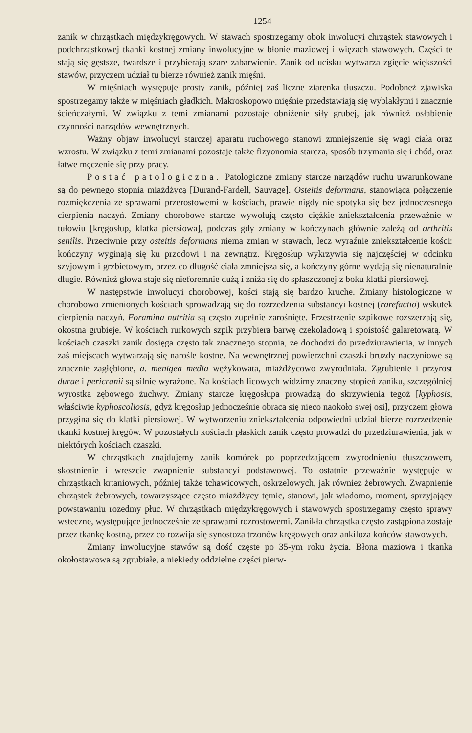— 1254 —
zanik w chrząstkach międzykręgowych. W stawach spostrzegamy obok inwolucyi chrząstek stawowych i podchrząstkowej tkanki kostnej zmiany inwolucyjne w błonie maziowej i więzach stawowych. Części te stają się gęstsze, twardsze i przybierają szare zabarwienie. Zanik od ucisku wytwarza zgięcie większości stawów, przyczem udział tu bierze również zanik mięśni.
W mięśniach występuje prosty zanik, później zaś liczne ziarenka tłuszczu. Podobneż zjawiska spostrzegamy także w mięśniach gładkich. Makroskopowo mięśnie przedstawiają się wyblakłymi i znacznie ścieńczałymi. W związku z temi zmianami pozostaje obniżenie siły grubej, jak również osłabienie czynności narządów wewnętrznych.
Ważny objaw inwolucyi starczej aparatu ruchowego stanowi zmniejszenie się wagi ciała oraz wzrostu. W związku z temi zmianami pozostaje także fizyonomia starcza, sposób trzymania się i chód, oraz łatwe męczenie się przy pracy.
Postać patologiczna. Patologiczne zmiany starcze narządów ruchu uwarunkowane są do pewnego stopnia miażdżycą [Durand-Fardell, Sauvage]. Osteitis deformans, stanowiąca połączenie rozmiękczenia ze sprawami przerostowemi w kościach, prawie nigdy nie spotyka się bez jednoczesnego cierpienia naczyń. Zmiany chorobowe starcze wywołują często ciężkie zniekształcenia przeważnie w tułowiu [kręgosłup, klatka piersiowa], podczas gdy zmiany w kończynach głównie zależą od arthritis senilis. Przeciwnie przy osteitis deformans niema zmian w stawach, lecz wyraźnie zniekształcenie kości: kończyny wyginają się ku przodowi i na zewnątrz. Kręgosłup wykrzywia się najczęściej w odcinku szyjowym i grzbietowym, przez co długość ciała zmniejsza się, a kończyny górne wydają się nienaturalnie długie. Również głowa staje się nieforemnie dużą i zniża się do spłaszczonej z boku klatki piersiowej.
W następstwie inwolucyi chorobowej, kości stają się bardzo kruche. Zmiany histologiczne w chorobowo zmienionych kościach sprowadzają się do rozrzedzenia substancyi kostnej (rarefactio) wskutek cierpienia naczyń. Foramina nutritia są często zupełnie zarośnięte. Przestrzenie szpikowe rozszerzają się, okostna grubieje. W kościach rurkowych szpik przybiera barwę czekoladową i spoistość galaretowatą. W kościach czaszki zanik dosięga często tak znacznego stopnia, że dochodzi do przedziurawienia, w innych zaś miejscach wytwarzają się narośle kostne. Na wewnętrznej powierzchni czaszki bruzdy naczyniowe są znacznie zagłębione, a. menigea media wężykowata, miażdżycowo zwyrodniała. Zgrubienie i przyrost durae i pericranii są silnie wyrażone. Na kościach licowych widzimy znaczny stopień zaniku, szczególniej wyrostka zębowego żuchwy. Zmiany starcze kręgosłupa prowadzą do skrzywienia tegoż [kyphosis, właściwie kyphoscoliosis, gdyż kręgosłup jednocześnie obraca się nieco naokoło swej osi], przyczem głowa przygina się do klatki piersiowej. W wytworzeniu zniekształcenia odpowiedni udział bierze rozrzedzenie tkanki kostnej kręgów. W pozostałych kościach płaskich zanik często prowadzi do przedziurawienia, jak w niektórych kościach czaszki.
W chrząstkach znajdujemy zanik komórek po poprzedzającem zwyrodnieniu tłuszczowem, skostnienie i wreszcie zwapnienie substancyi podstawowej. To ostatnie przeważnie występuje w chrząstkach krtaniowych, później także tchawicowych, oskrzelowych, jak również żebrowych. Zwapnienie chrząstek żebrowych, towarzyszące często miażdżycy tętnic, stanowi, jak wiadomo, moment, sprzyjający powstawaniu rozedmy płuc. W chrząstkach międzykręgowych i stawowych spostrzegamy często sprawy wsteczne, występujące jednocześnie ze sprawami rozrostowemi. Zanikła chrząstka często zastąpiona zostaje przez tkankę kostną, przez co rozwija się synostoza trzonów kręgowych oraz ankiloza końców stawowych.
Zmiany inwolucyjne stawów są dość częste po 35-ym roku życia. Błona maziowa i tkanka okołostawowa są zgrubiałe, a niekiedy oddzielne części pierw-